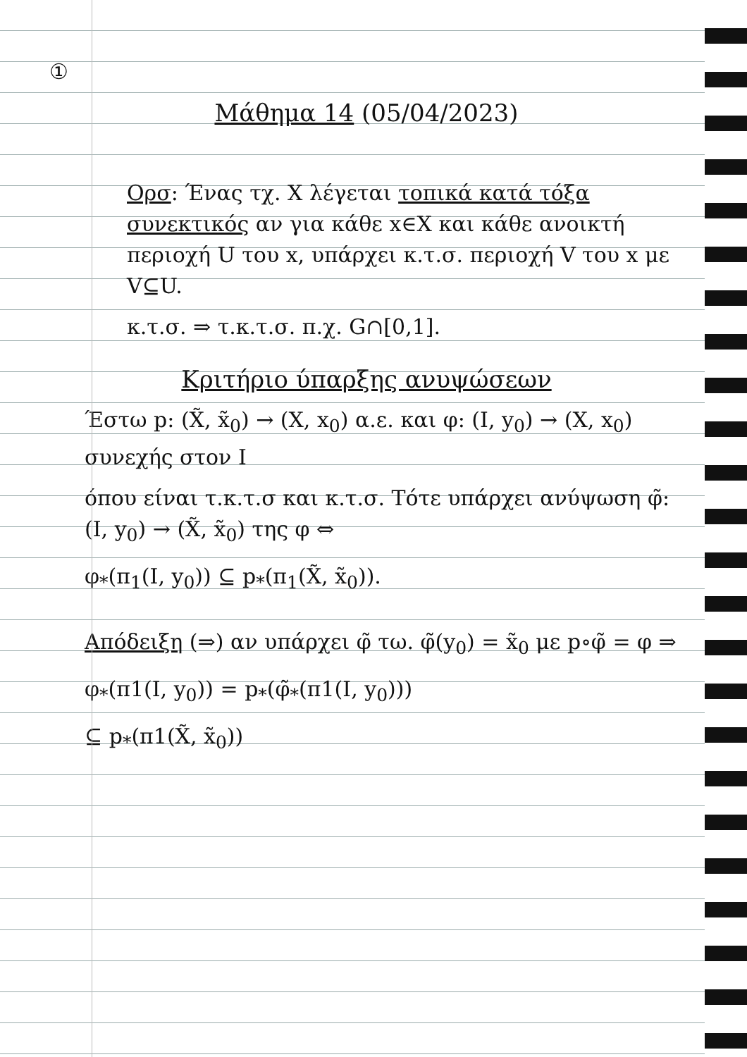①
Μάθημα 14 (05/04/2023)
Ορσ: Ένας τχ. X λέγεται τοπικά κατά τόξα συνεκτικός αν για κάθε x∈X και κάθε ανοικτή περιοχή U του x, υπάρχει κ.τ.σ. περιοχή V του x με V⊆U.
κ.τ.σ. ⇒ τ.κ.τ.σ. π.χ. G∩[0,1].
Κριτήριο ύπαρξης ανυψώσεων
Έστω p: (X̃, x̃<sub>0</sub>) → (X, x<sub>0</sub>) α.ε. και φ: (Ι, y<sub>0</sub>) → (X, x<sub>0</sub>) συνεχής στον Ι
όπου είναι τ.κ.τ.σ και κ.τ.σ. Τότε υπάρχει ανύψωση φ̃: (Ι, y<sub>0</sub>) → (X̃, x̃<sub>0</sub>) της φ ⇔
φ<sub>*</sub>(π<sub>1</sub>(Ι, y<sub>0</sub>)) ⊆ p<sub>*</sub>(π<sub>1</sub>(X̃, x̃<sub>0</sub>)).
Απόδειξη (⇒) αν υπάρχει φ̃ τω. φ̃(y<sub>0</sub>) = x̃<sub>0</sub> με p∘φ̃ = φ ⇒
φ<sub>*</sub>(π1(Ι, y<sub>0</sub>)) = p<sub>*</sub>(φ̃<sub>*</sub>(π1(Ι, y<sub>0</sub>)))
⊆ p<sub>*</sub>(π1(X̃, x̃<sub>0</sub>))